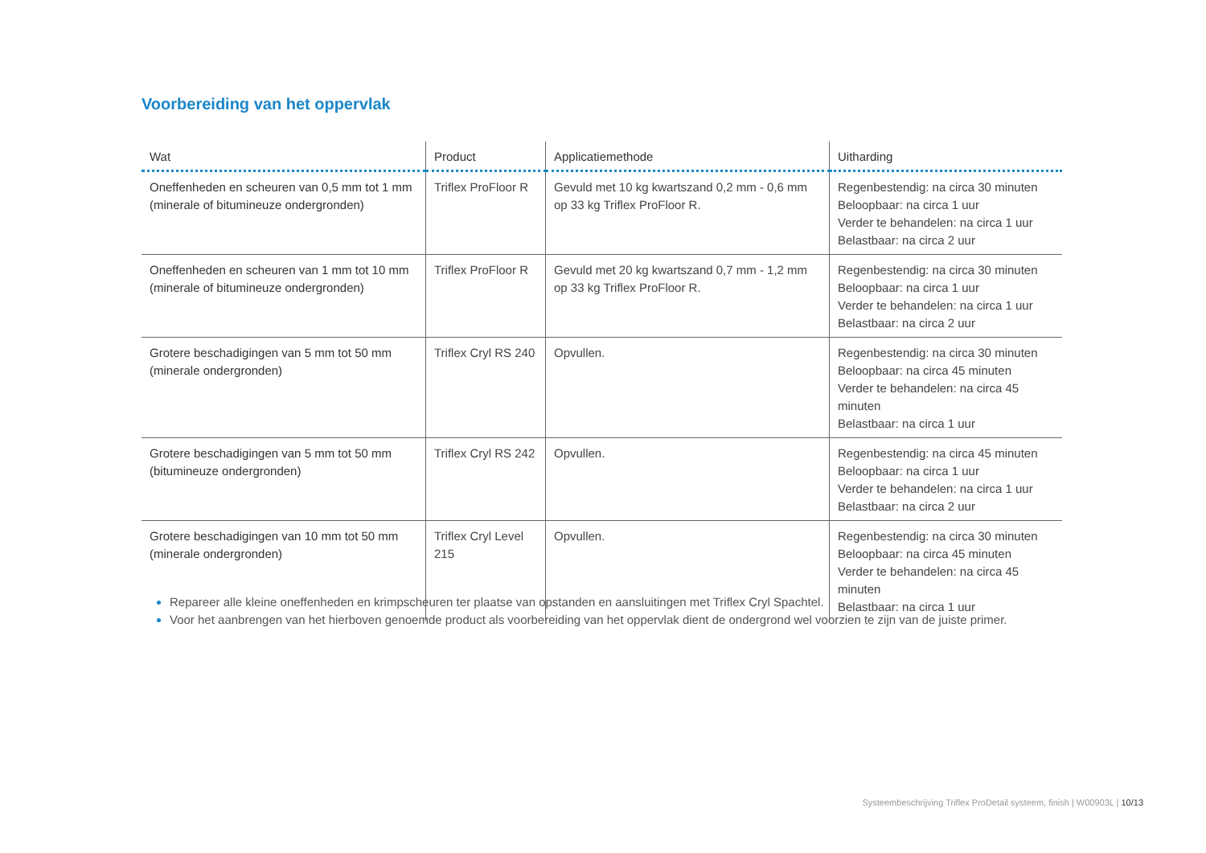Voorbereiding van het oppervlak
| Wat | Product | Applicatiemethode | Uitharding |
| --- | --- | --- | --- |
| Oneffenheden en scheuren van 0,5 mm tot 1 mm (minerale of bitumineuze ondergronden) | Triflex ProFloor R | Gevuld met 10 kg kwartszand 0,2 mm - 0,6 mm op 33 kg Triflex ProFloor R. | Regenbestendig: na circa 30 minuten Beloopbaar: na circa 1 uur Verder te behandelen: na circa 1 uur Belastbaar: na circa 2 uur |
| Oneffenheden en scheuren van 1 mm tot 10 mm (minerale of bitumineuze ondergronden) | Triflex ProFloor R | Gevuld met 20 kg kwartszand 0,7 mm - 1,2 mm op 33 kg Triflex ProFloor R. | Regenbestendig: na circa 30 minuten Beloopbaar: na circa 1 uur Verder te behandelen: na circa 1 uur Belastbaar: na circa 2 uur |
| Grotere beschadigingen van 5 mm tot 50 mm (minerale ondergronden) | Triflex Cryl RS 240 | Opvullen. | Regenbestendig: na circa 30 minuten Beloopbaar: na circa 45 minuten Verder te behandelen: na circa 45 minuten Belastbaar: na circa 1 uur |
| Grotere beschadigingen van 5 mm tot 50 mm (bitumineuze ondergronden) | Triflex Cryl RS 242 | Opvullen. | Regenbestendig: na circa 45 minuten Beloopbaar: na circa 1 uur Verder te behandelen: na circa 1 uur Belastbaar: na circa 2 uur |
| Grotere beschadigingen van 10 mm tot 50 mm (minerale ondergronden) | Triflex Cryl Level 215 | Opvullen. | Regenbestendig: na circa 30 minuten Beloopbaar: na circa 45 minuten Verder te behandelen: na circa 45 minuten Belastbaar: na circa 1 uur |
Repareer alle kleine oneffenheden en krimpscheuren ter plaatse van opstanden en aansluitingen met Triflex Cryl Spachtel.
Voor het aanbrengen van het hierboven genoemde product als voorbereiding van het oppervlak dient de ondergrond wel voorzien te zijn van de juiste primer.
Systeembeschrijving Triflex ProDetail systeem, finish | W00903L | 10/13